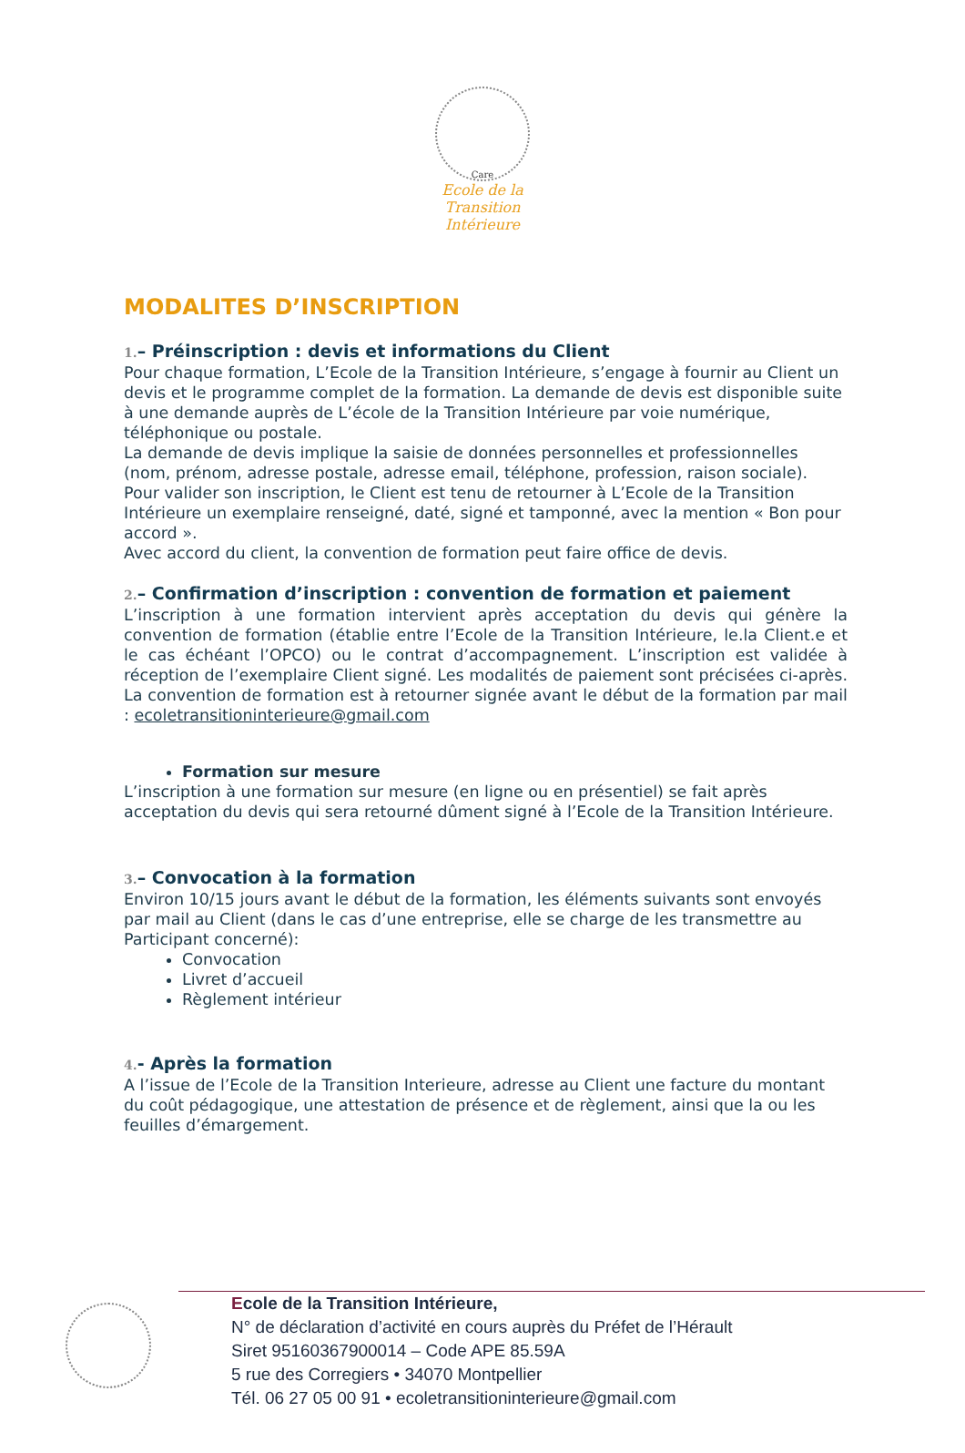Care
Ecole de la
Transition Intérieure
MODALITES D’INSCRIPTION
1.– Préinscription : devis et informations du Client
Pour chaque formation, L’Ecole de la Transition Intérieure, s’engage à fournir au Client un devis et le programme complet de la formation. La demande de devis est disponible suite à une demande auprès de L’école de la Transition Intérieure par voie numérique, téléphonique ou postale.
La demande de devis implique la saisie de données personnelles et professionnelles (nom, prénom, adresse postale, adresse email, téléphone, profession, raison sociale).
Pour valider son inscription, le Client est tenu de retourner à L’Ecole de la Transition Intérieure un exemplaire renseigné, daté, signé et tamponné, avec la mention « Bon pour accord ».
Avec accord du client, la convention de formation peut faire office de devis.
2.– Confirmation d’inscription : convention de formation et paiement
L’inscription à une formation intervient après acceptation du devis qui génère la convention de formation (établie entre l’Ecole de la Transition Intérieure, le.la Client.e et le cas échéant l’OPCO) ou le contrat d’accompagnement. L’inscription est validée à réception de l’exemplaire Client signé. Les modalités de paiement sont précisées ci-après. La convention de formation est à retourner signée avant le début de la formation par mail : ecoletransitioninterieure@gmail.com
Formation sur mesure
L’inscription à une formation sur mesure (en ligne ou en présentiel) se fait après acceptation du devis qui sera retourné dûment signé à l’Ecole de la Transition Intérieure.
3.– Convocation à la formation
Environ 10/15 jours avant le début de la formation, les éléments suivants sont envoyés par mail au Client (dans le cas d’une entreprise, elle se charge de les transmettre au Participant concerné):
Convocation
Livret d’accueil
Règlement intérieur
4.- Après la formation
A l’issue de l’Ecole de la Transition Interieure, adresse au Client une facture du montant du coût pédagogique, une attestation de présence et de règlement, ainsi que la ou les feuilles d’émargement.
Ecole de la Transition Intérieure,
N° de déclaration d’activité en cours auprès du Préfet de l’Hérault
Siret 95160367900014 – Code APE 85.59A
5 rue des Corregiers • 34070 Montpellier
Tél. 06 27 05 00 91 • ecoletransitioninterieure@gmail.com